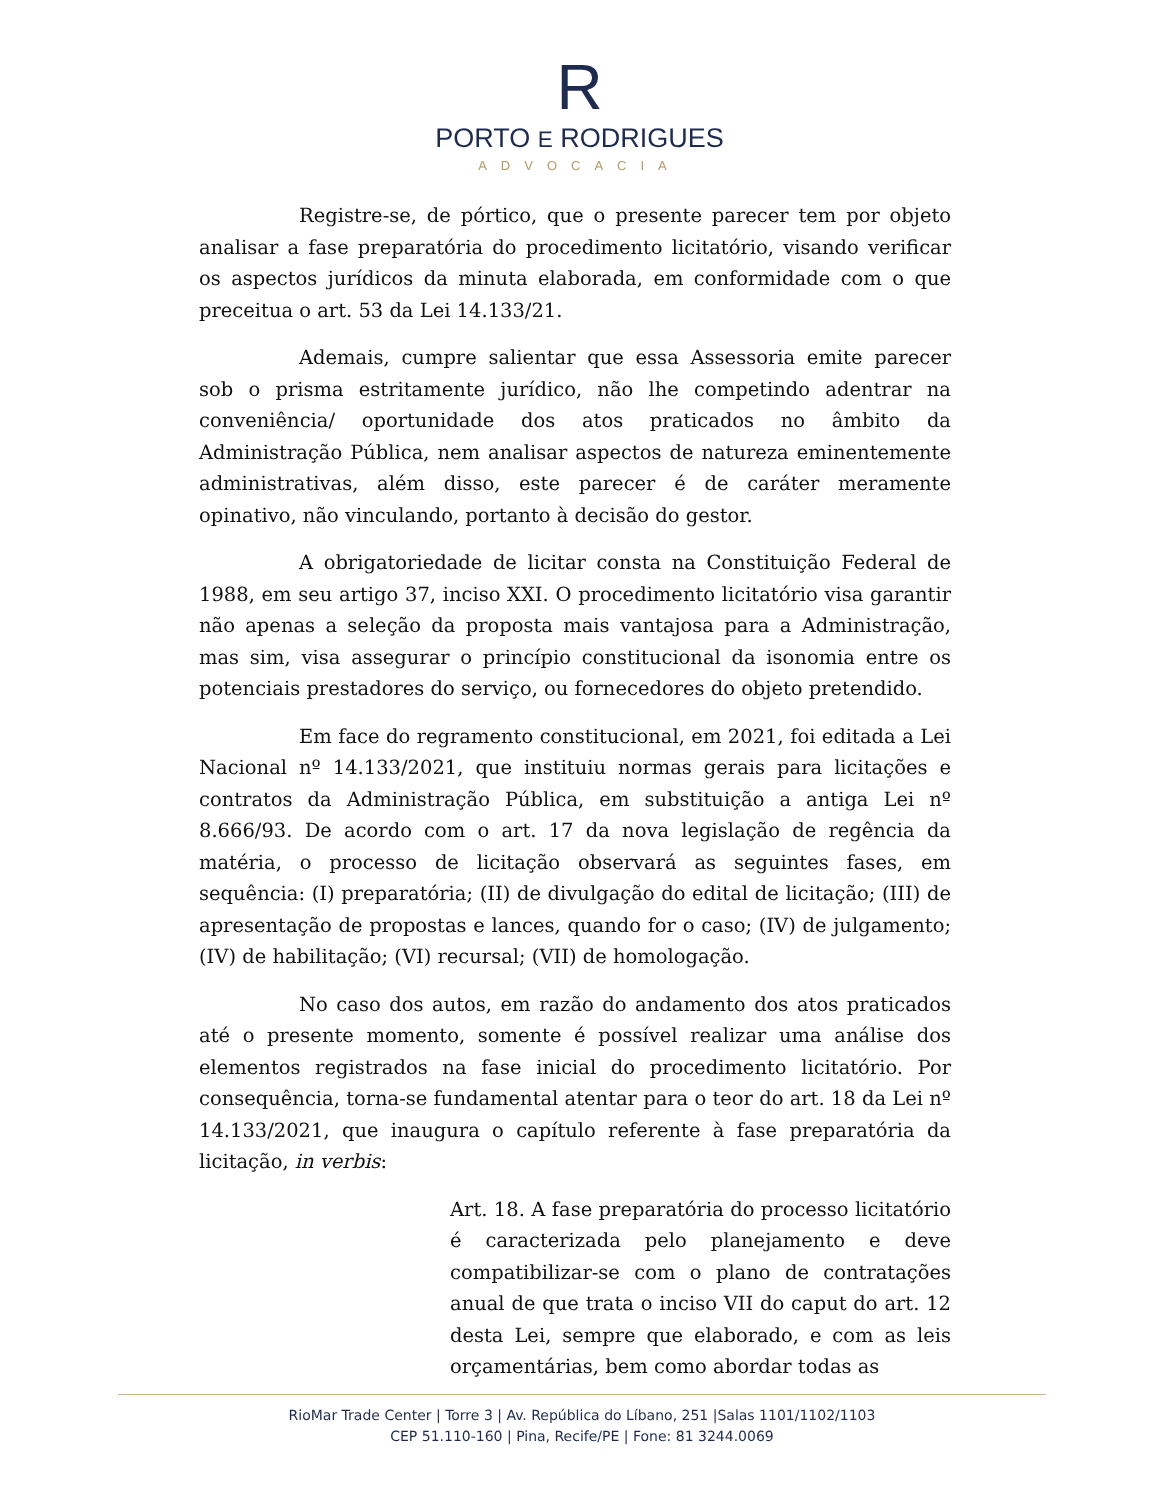R
PORTO E RODRIGUES
ADVOCACIA
Registre-se, de pórtico, que o presente parecer tem por objeto analisar a fase preparatória do procedimento licitatório, visando verificar os aspectos jurídicos da minuta elaborada, em conformidade com o que preceitua o art. 53 da Lei 14.133/21.
Ademais, cumpre salientar que essa Assessoria emite parecer sob o prisma estritamente jurídico, não lhe competindo adentrar na conveniência/ oportunidade dos atos praticados no âmbito da Administração Pública, nem analisar aspectos de natureza eminentemente administrativas, além disso, este parecer é de caráter meramente opinativo, não vinculando, portanto à decisão do gestor.
A obrigatoriedade de licitar consta na Constituição Federal de 1988, em seu artigo 37, inciso XXI. O procedimento licitatório visa garantir não apenas a seleção da proposta mais vantajosa para a Administração, mas sim, visa assegurar o princípio constitucional da isonomia entre os potenciais prestadores do serviço, ou fornecedores do objeto pretendido.
Em face do regramento constitucional, em 2021, foi editada a Lei Nacional nº 14.133/2021, que instituiu normas gerais para licitações e contratos da Administração Pública, em substituição a antiga Lei nº 8.666/93. De acordo com o art. 17 da nova legislação de regência da matéria, o processo de licitação observará as seguintes fases, em sequência: (I) preparatória; (II) de divulgação do edital de licitação; (III) de apresentação de propostas e lances, quando for o caso; (IV) de julgamento; (IV) de habilitação; (VI) recursal; (VII) de homologação.
No caso dos autos, em razão do andamento dos atos praticados até o presente momento, somente é possível realizar uma análise dos elementos registrados na fase inicial do procedimento licitatório. Por consequência, torna-se fundamental atentar para o teor do art. 18 da Lei nº 14.133/2021, que inaugura o capítulo referente à fase preparatória da licitação, in verbis:
Art. 18. A fase preparatória do processo licitatório é caracterizada pelo planejamento e deve compatibilizar-se com o plano de contratações anual de que trata o inciso VII do caput do art. 12 desta Lei, sempre que elaborado, e com as leis orçamentárias, bem como abordar todas as
RioMar Trade Center | Torre 3 | Av. República do Líbano, 251 |Salas 1101/1102/1103
CEP 51.110-160 | Pina, Recife/PE | Fone: 81 3244.0069